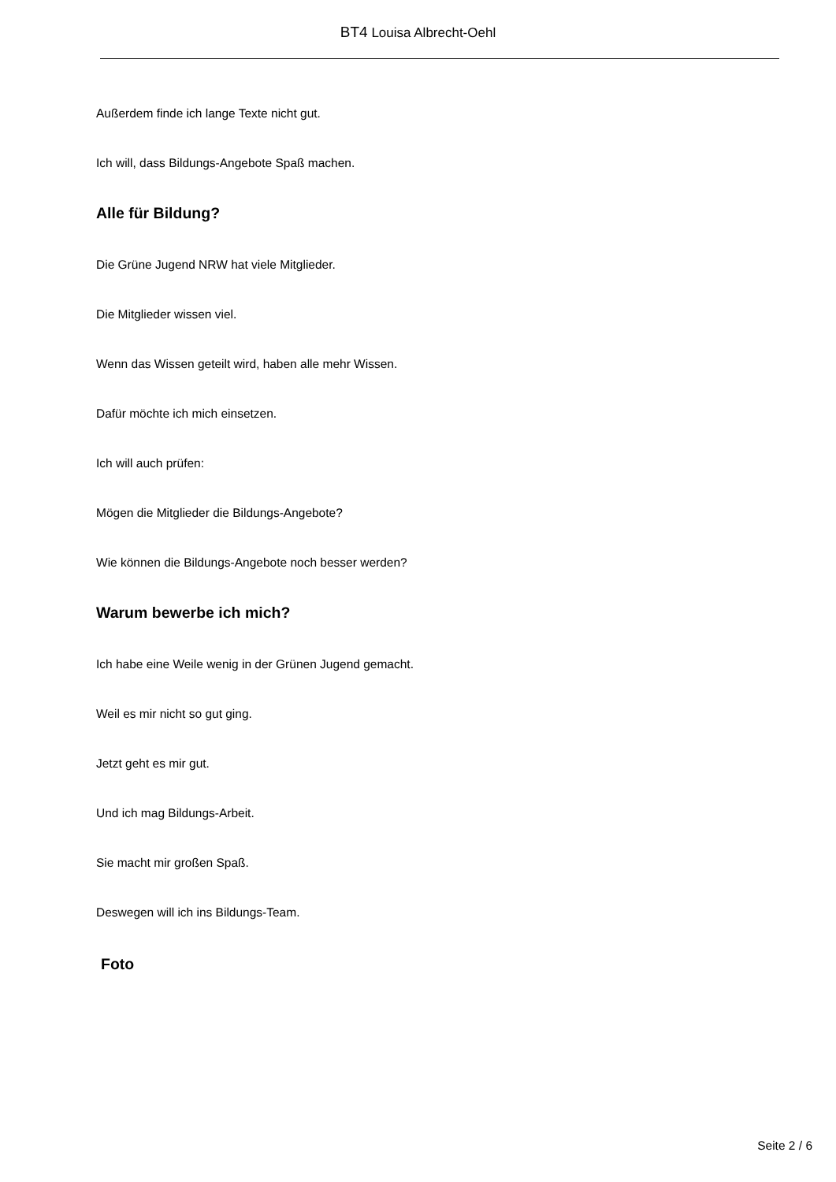BT4 Louisa Albrecht-Oehl
Außerdem finde ich lange Texte nicht gut.
Ich will, dass Bildungs-Angebote Spaß machen.
Alle für Bildung?
Die Grüne Jugend NRW hat viele Mitglieder.
Die Mitglieder wissen viel.
Wenn das Wissen geteilt wird, haben alle mehr Wissen.
Dafür möchte ich mich einsetzen.
Ich will auch prüfen:
Mögen die Mitglieder die Bildungs-Angebote?
Wie können die Bildungs-Angebote noch besser werden?
Warum bewerbe ich mich?
Ich habe eine Weile wenig in der Grünen Jugend gemacht.
Weil es mir nicht so gut ging.
Jetzt geht es mir gut.
Und ich mag Bildungs-Arbeit.
Sie macht mir großen Spaß.
Deswegen will ich ins Bildungs-Team.
Foto
Seite 2 / 6